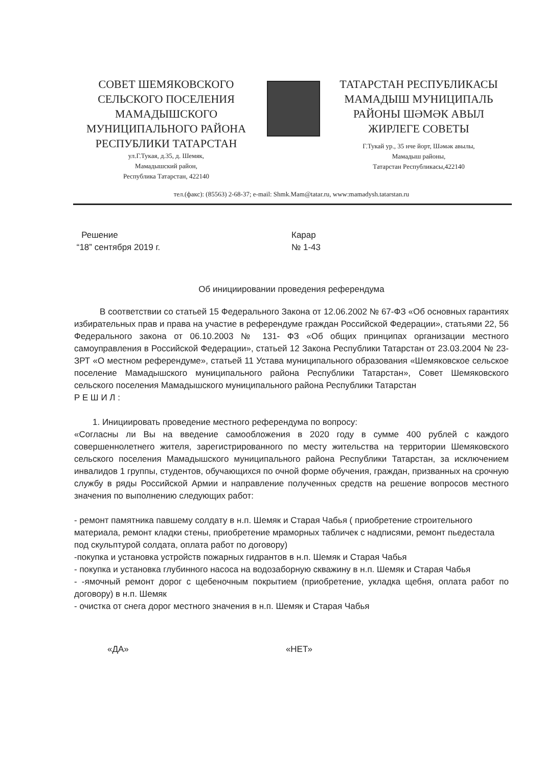СОВЕТ ШЕМЯКОВСКОГО
СЕЛЬСКОГО ПОСЕЛЕНИЯ
МАМАДЫШСКОГО
МУНИЦИПАЛЬНОГО РАЙОНА
РЕСПУБЛИКИ ТАТАРСТАН
ул.Г.Тукая, д.35, д. Шемяк,
Мамадышский район,
Республика Татарстан, 422140
ТАТАРСТАН РЕСПУБЛИКАСЫ
МАМАДЫШ МУНИЦИПАЛЬ
РАЙОНЫ ШӘМӘК АВЫЛ
ЖИРЛЕГЕ СОВЕТЫ
Г.Тукай ур., 35 нче йорт, Шәмәк авылы,
Мамадыш районы,
Татарстан Республикасы,422140
тел.(факс): (85563) 2-68-37; e-mail: Shmk.Mam@tatar.ru, www:mamadysh.tatarstan.ru
Решение
“18” сентября 2019 г.
Карар
№ 1-43
Об инициировании проведения референдума
В соответствии со статьей 15 Федерального Закона от 12.06.2002 № 67-ФЗ «Об основных гарантиях избирательных прав и права на участие в референдуме граждан Российской Федерации», статьями 22, 56 Федерального закона от 06.10.2003 № 131- ФЗ «Об общих принципах организации местного самоуправления в Российской Федерации», статьей 12 Закона Республики Татарстан от 23.03.2004 № 23-ЗРТ «О местном референдуме», статьей 11 Устава муниципального образования «Шемяковское сельское поселение Мамадышского муниципального района Республики Татарстан», Совет Шемяковского сельского поселения Мамадышского муниципального района Республики Татарстан
Р Е Ш И Л :
1. Инициировать проведение местного референдума по вопросу:
«Согласны ли Вы на введение самообложения в 2020 году в сумме 400 рублей с каждого совершеннолетнего жителя, зарегистрированного по месту жительства на территории Шемяковского сельского поселения Мамадышского муниципального района Республики Татарстан, за исключением инвалидов 1 группы, студентов, обучающихся по очной форме обучения, граждан, призванных на срочную службу в ряды Российской Армии и направление полученных средств на решение вопросов местного значения по выполнению следующих работ:
- ремонт памятника павшему солдату в н.п. Шемяк и Старая Чабья ( приобретение строительного материала, ремонт кладки стены, приобретение мраморных табличек с надписями, ремонт пьедестала под скульптурой солдата, оплата работ по договору)
-покупка и установка устройств пожарных гидрантов в н.п. Шемяк и Старая Чабья
- покупка и установка глубинного насоса на водозаборную скважину в н.п. Шемяк и Старая Чабья
- -ямочный ремонт дорог с щебеночным покрытием (приобретение, укладка щебня, оплата работ по договору) в н.п. Шемяк
- очистка от снега дорог местного значения в н.п. Шемяк и Старая Чабья
«ДА» «НЕТ»